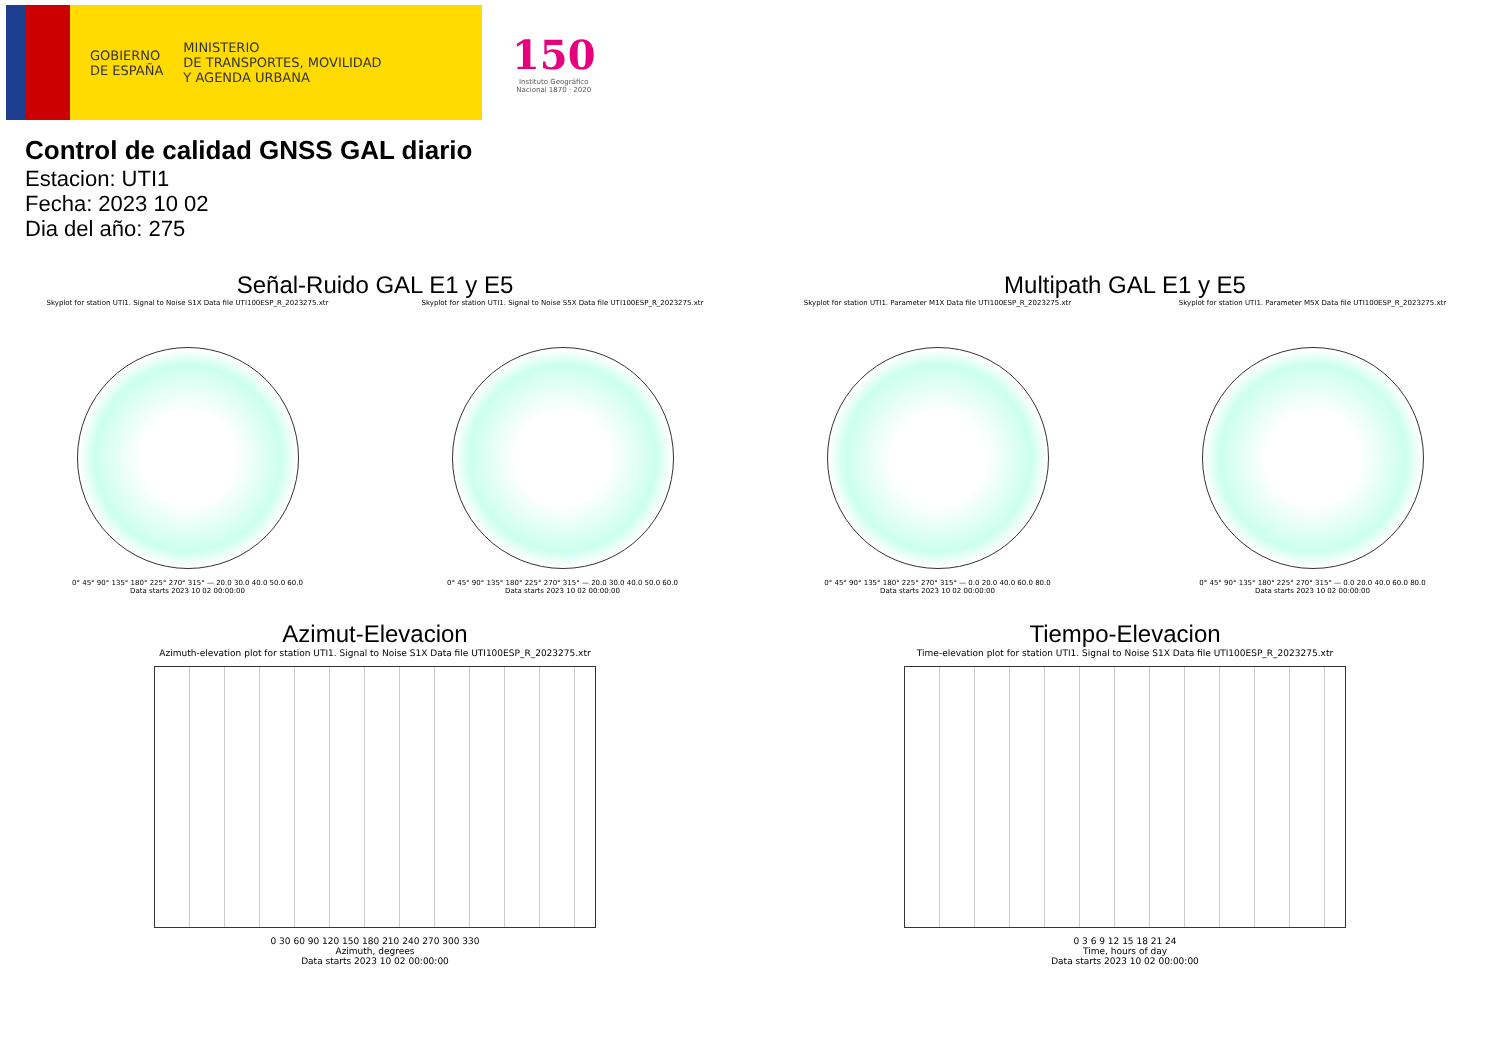GOBIERNO
DE ESPAÑA
MINISTERIO
DE TRANSPORTES, MOVILIDAD
Y AGENDA URBANA
150
Instituto Geográfico
Nacional 1870 · 2020
Control de calidad GNSS GAL diario
Estacion: UTI1
Fecha: 2023 10 02
Dia del año: 275
Señal-Ruido GAL E1 y E5
Skyplot for station UTI1. Signal to Noise S1X Data file UTI100ESP_R_2023275.xtr
0° 45° 90° 135° 180° 225° 270° 315° — 20.0 30.0 40.0 50.0 60.0
Data starts 2023 10 02 00:00:00
Skyplot for station UTI1. Signal to Noise S5X Data file UTI100ESP_R_2023275.xtr
0° 45° 90° 135° 180° 225° 270° 315° — 20.0 30.0 40.0 50.0 60.0
Data starts 2023 10 02 00:00:00
Multipath GAL E1 y E5
Skyplot for station UTI1. Parameter M1X Data file UTI100ESP_R_2023275.xtr
0° 45° 90° 135° 180° 225° 270° 315° — 0.0 20.0 40.0 60.0 80.0
Data starts 2023 10 02 00:00:00
Skyplot for station UTI1. Parameter M5X Data file UTI100ESP_R_2023275.xtr
0° 45° 90° 135° 180° 225° 270° 315° — 0.0 20.0 40.0 60.0 80.0
Data starts 2023 10 02 00:00:00
Azimut-Elevacion
Azimuth-elevation plot for station UTI1. Signal to Noise S1X Data file UTI100ESP_R_2023275.xtr
0 30 60 90 120 150 180 210 240 270 300 330
Azimuth, degrees
Data starts 2023 10 02 00:00:00
Tiempo-Elevacion
Time-elevation plot for station UTI1. Signal to Noise S1X Data file UTI100ESP_R_2023275.xtr
0 3 6 9 12 15 18 21 24
Time, hours of day
Data starts 2023 10 02 00:00:00